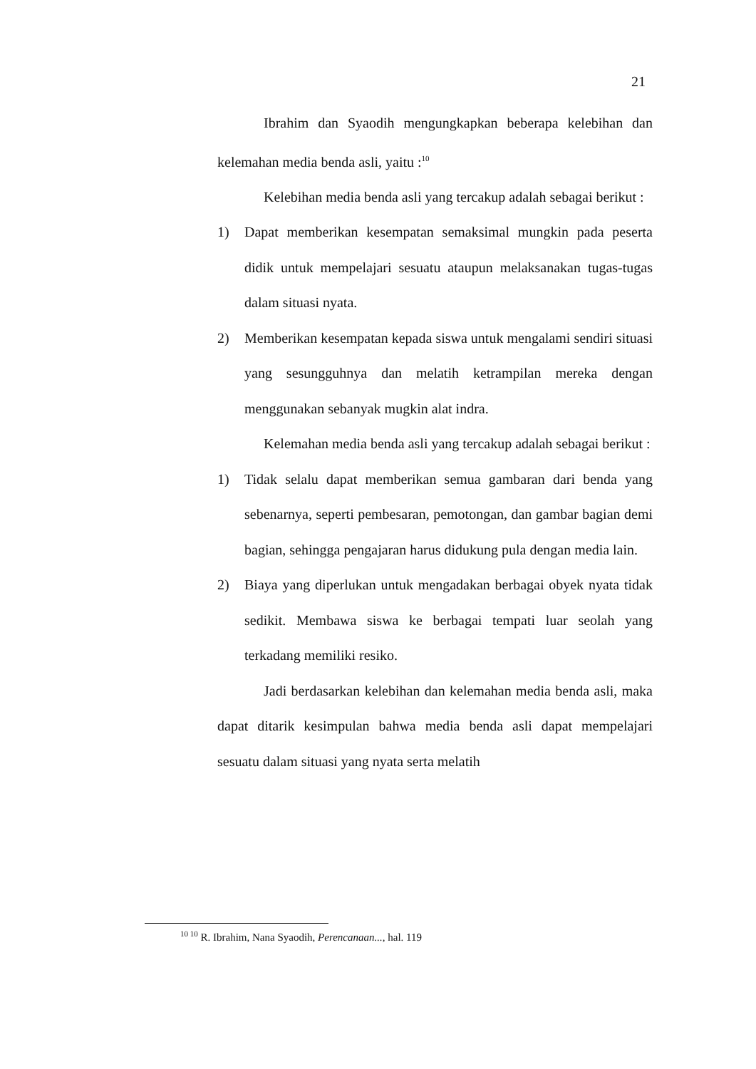21
Ibrahim dan Syaodih mengungkapkan beberapa kelebihan dan kelemahan media benda asli, yaitu :<sup>10</sup>
Kelebihan media benda asli yang tercakup adalah sebagai berikut :
1) Dapat memberikan kesempatan semaksimal mungkin pada peserta didik untuk mempelajari sesuatu ataupun melaksanakan tugas-tugas dalam situasi nyata.
2) Memberikan kesempatan kepada siswa untuk mengalami sendiri situasi yang sesungguhnya dan melatih ketrampilan mereka dengan menggunakan sebanyak mugkin alat indra.
Kelemahan media benda asli yang tercakup adalah sebagai berikut :
1) Tidak selalu dapat memberikan semua gambaran dari benda yang sebenarnya, seperti pembesaran, pemotongan, dan gambar bagian demi bagian, sehingga pengajaran harus didukung pula dengan media lain.
2) Biaya yang diperlukan untuk mengadakan berbagai obyek nyata tidak sedikit. Membawa siswa ke berbagai tempati luar seolah yang terkadang memiliki resiko.
Jadi berdasarkan kelebihan dan kelemahan media benda asli, maka dapat ditarik kesimpulan bahwa media benda asli dapat mempelajari sesuatu dalam situasi yang nyata serta melatih
<sup>10 10</sup> R. Ibrahim, Nana Syaodih, Perencanaan..., hal. 119